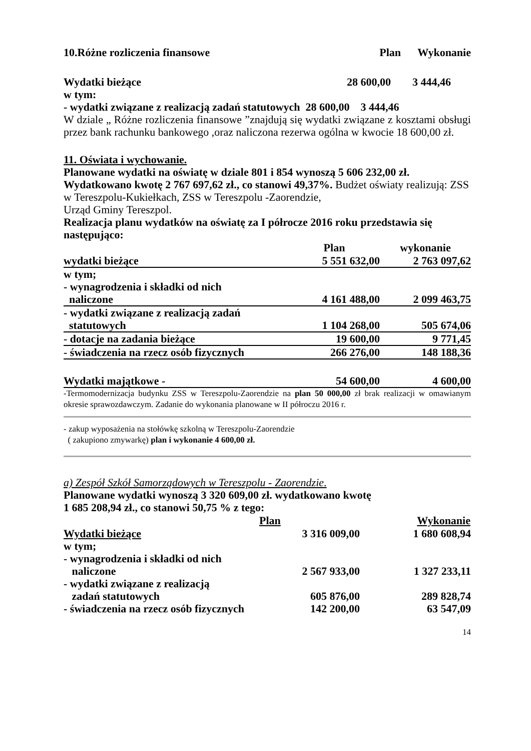| 10.Różne rozliczenia finansowe | Plan | Wykonanie |
| Wydatki bieżące | 28 600,00 | 3 444,46 |
w tym:
- wydatki związane z realizacją zadań statutowych 28 600,00 3 444,46
W dziale „ Różne rozliczenia finansowe ”znajdują się wydatki związane z kosztami obsługi przez bank rachunku bankowego ,oraz naliczona rezerwa ogólna w kwocie 18 600,00 zł.
11. Oświata i wychowanie.
Planowane wydatki na oświatę w dziale 801 i 854 wynoszą 5 606 232,00 zł.
Wydatkowano kwotę 2 767 697,62 zł., co stanowi 49,37%. Budżet oświaty realizują: ZSS w Tereszpolu-Kukiełkach, ZSS w Tereszpolu -Zaorendzie,
Urząd Gminy Tereszpol.
Realizacja planu wydatków na oświatę za I półrocze 2016 roku przedstawia się następująco:
| | Plan | wykonanie |
| --- | --- | --- |
| wydatki bieżące | 5 551 632,00 | 2 763 097,62 |
| w tym; | | |
| - wynagrodzenia i składki od nich naliczone | 4 161 488,00 | 2 099 463,75 |
| - wydatki związane z realizacją zadań statutowych | 1 104 268,00 | 505 674,06 |
| - dotacje na zadania bieżące | 19 600,00 | 9 771,45 |
| - świadczenia na rzecz osób fizycznych | 266 276,00 | 148 188,36 |
| Wydatki majątkowe - | 54 600,00 | 4 600,00 |
-Termomodernizacja budynku ZSS w Tereszpolu-Zaorendzie na plan 50 000,00 zł brak realizacji w omawianym okresie sprawozdawczym. Zadanie do wykonania planowane w II półroczu 2016 r.
- zakup wyposażenia na stołówkę szkolną w Tereszpolu-Zaorendzie
( zakupiono zmywarkę) plan i wykonanie 4 600,00 zł.
a) Zespół Szkół Samorządowych w Tereszpolu - Zaorendzie.
Planowane wydatki wynoszą 3 320 609,00 zł. wydatkowano kwotę
1 685 208,94 zł., co stanowi 50,75 % z tego:
| | Plan | Wykonanie |
| --- | --- | --- |
| Wydatki bieżące | 3 316 009,00 | 1 680 608,94 |
| w tym; | | |
| - wynagrodzenia i składki od nich naliczone | 2 567 933,00 | 1 327 233,11 |
| - wydatki związane z realizacją zadań statutowych | 605 876,00 | 289 828,74 |
| - świadczenia na rzecz osób fizycznych | 142 200,00 | 63 547,09 |
14